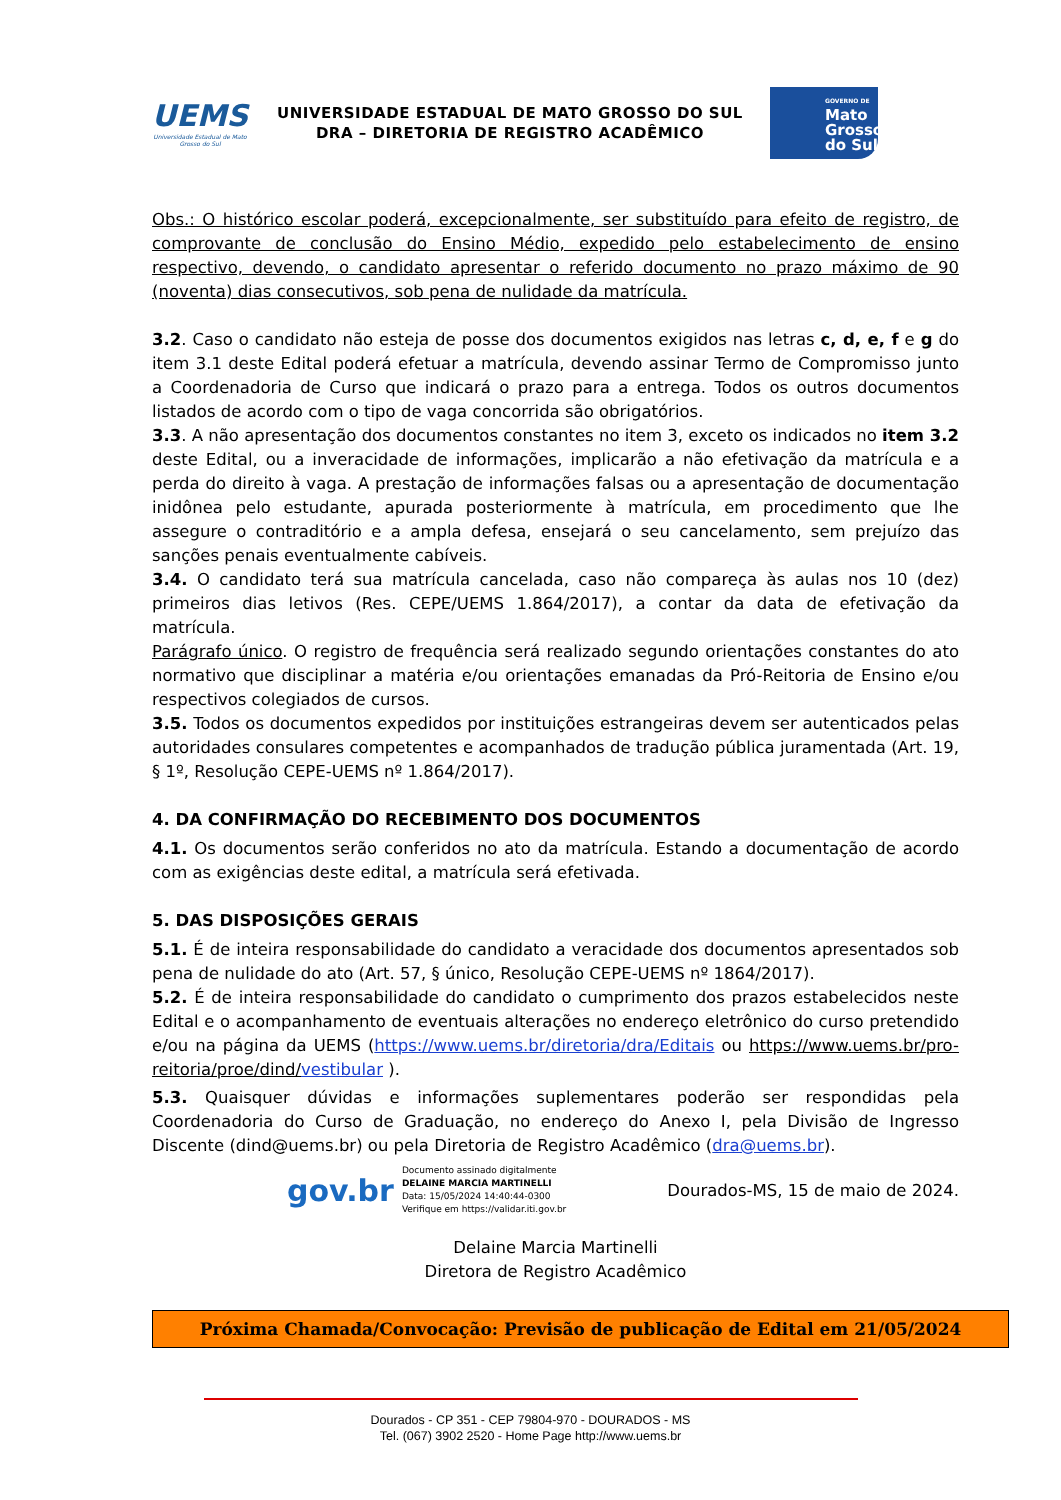UEMS
Universidade Estadual de Mato Grosso do Sul
UNIVERSIDADE ESTADUAL DE MATO GROSSO DO SUL
DRA – DIRETORIA DE REGISTRO ACADÊMICO
GOVERNO DE
Mato
Grosso
do Sul
Obs.: O histórico escolar poderá, excepcionalmente, ser substituído para efeito de registro, de comprovante de conclusão do Ensino Médio, expedido pelo estabelecimento de ensino respectivo, devendo, o candidato apresentar o referido documento no prazo máximo de 90 (noventa) dias consecutivos, sob pena de nulidade da matrícula.
3.2. Caso o candidato não esteja de posse dos documentos exigidos nas letras c, d, e, f e g do item 3.1 deste Edital poderá efetuar a matrícula, devendo assinar Termo de Compromisso junto a Coordenadoria de Curso que indicará o prazo para a entrega. Todos os outros documentos listados de acordo com o tipo de vaga concorrida são obrigatórios.
3.3. A não apresentação dos documentos constantes no item 3, exceto os indicados no item 3.2 deste Edital, ou a inveracidade de informações, implicarão a não efetivação da matrícula e a perda do direito à vaga. A prestação de informações falsas ou a apresentação de documentação inidônea pelo estudante, apurada posteriormente à matrícula, em procedimento que lhe assegure o contraditório e a ampla defesa, ensejará o seu cancelamento, sem prejuízo das sanções penais eventualmente cabíveis.
3.4. O candidato terá sua matrícula cancelada, caso não compareça às aulas nos 10 (dez) primeiros dias letivos (Res. CEPE/UEMS 1.864/2017), a contar da data de efetivação da matrícula.
Parágrafo único. O registro de frequência será realizado segundo orientações constantes do ato normativo que disciplinar a matéria e/ou orientações emanadas da Pró-Reitoria de Ensino e/ou respectivos colegiados de cursos.
3.5. Todos os documentos expedidos por instituições estrangeiras devem ser autenticados pelas autoridades consulares competentes e acompanhados de tradução pública juramentada (Art. 19, § 1º, Resolução CEPE-UEMS nº 1.864/2017).
4. DA CONFIRMAÇÃO DO RECEBIMENTO DOS DOCUMENTOS
4.1. Os documentos serão conferidos no ato da matrícula. Estando a documentação de acordo com as exigências deste edital, a matrícula será efetivada.
5. DAS DISPOSIÇÕES GERAIS
5.1. É de inteira responsabilidade do candidato a veracidade dos documentos apresentados sob pena de nulidade do ato (Art. 57, § único, Resolução CEPE-UEMS nº 1864/2017).
5.2. É de inteira responsabilidade do candidato o cumprimento dos prazos estabelecidos neste Edital e o acompanhamento de eventuais alterações no endereço eletrônico do curso pretendido e/ou na página da UEMS (https://www.uems.br/diretoria/dra/Editais ou https://www.uems.br/pro-reitoria/proe/dind/vestibular ).
5.3. Quaisquer dúvidas e informações suplementares poderão ser respondidas pela Coordenadoria do Curso de Graduação, no endereço do Anexo I, pela Divisão de Ingresso Discente (dind@uems.br) ou pela Diretoria de Registro Acadêmico (dra@uems.br).
gov.br
Documento assinado digitalmente
DELAINE MARCIA MARTINELLI
Data: 15/05/2024 14:40:44-0300
Verifique em https://validar.iti.gov.br
Dourados-MS, 15 de maio de 2024.
Delaine Marcia Martinelli
Diretora de Registro Acadêmico
Próxima Chamada/Convocação: Previsão de publicação de Edital em 21/05/2024
Dourados - CP 351 - CEP 79804-970 - DOURADOS - MS
Tel. (067) 3902 2520 - Home Page http://www.uems.br